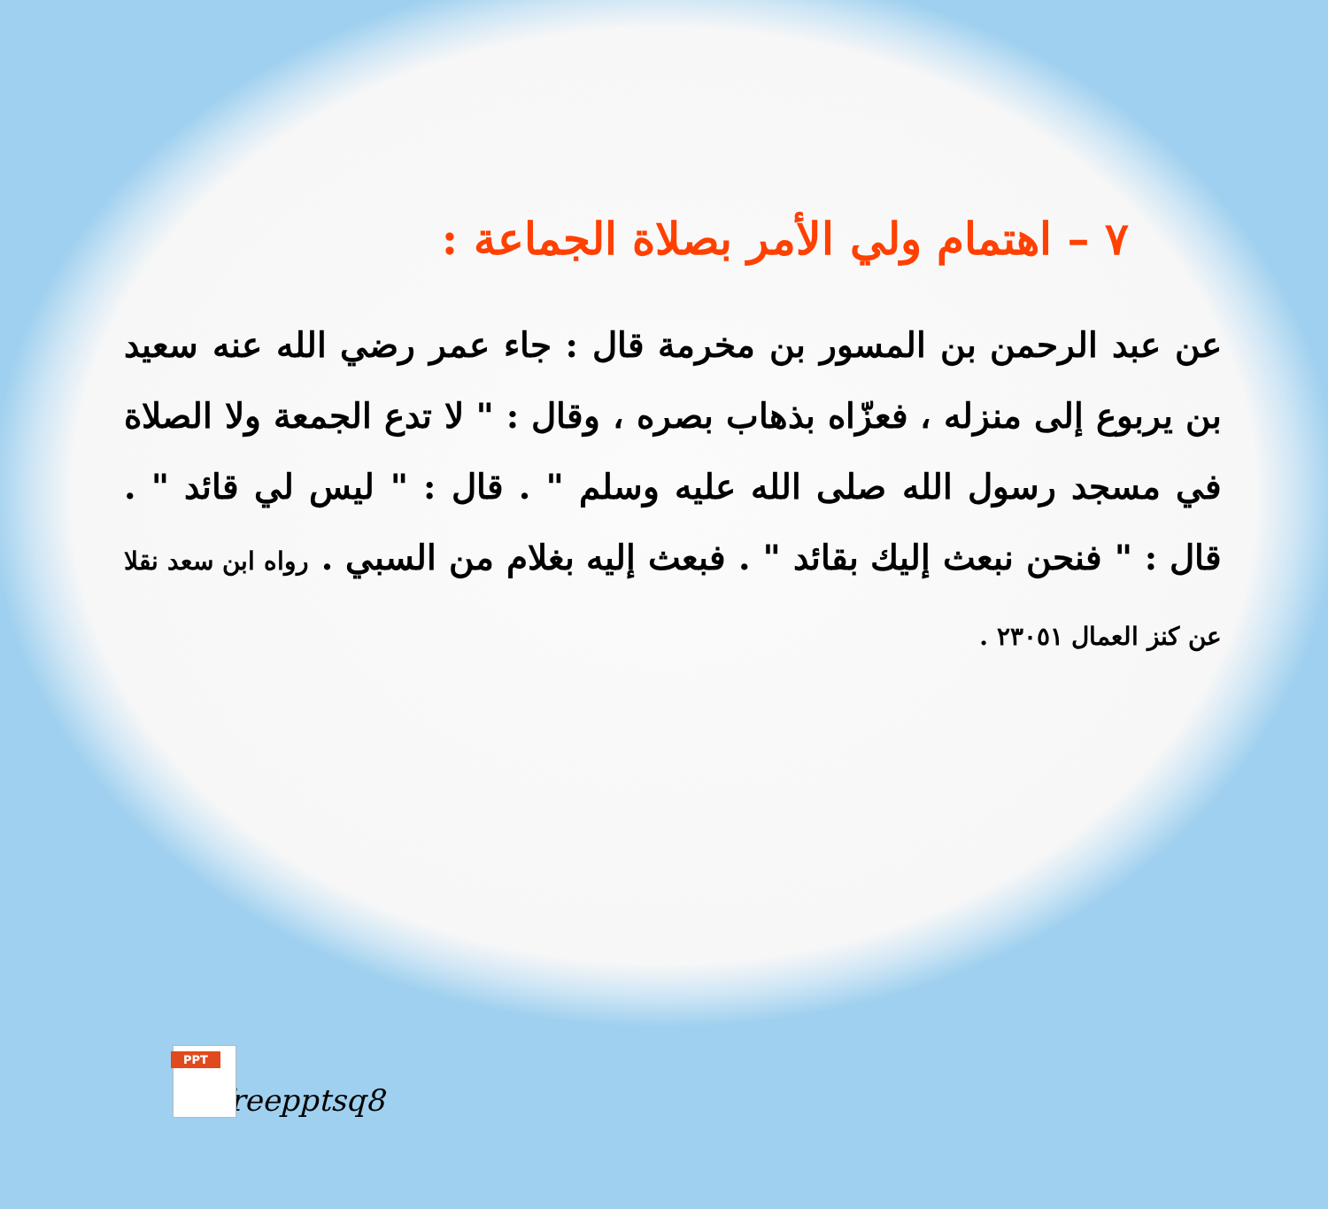٧ – اهتمام ولي الأمر بصلاة الجماعة :
عن عبد الرحمن بن المسور بن مخرمة قال : جاء عمر رضي الله عنه سعيد بن يربوع إلى منزله ، فعزّاه بذهاب بصره ، وقال : " لا تدع الجمعة ولا الصلاة في مسجد رسول الله صلى الله عليه وسلم " . قال : " ليس لي قائد " . قال : " فنحن نبعث إليك بقائد " . فبعث إليه بغلام من السبي . رواه ابن سعد نقلا عن كنز العمال ٢٣٠٥١ .
PPT
freepptsq8